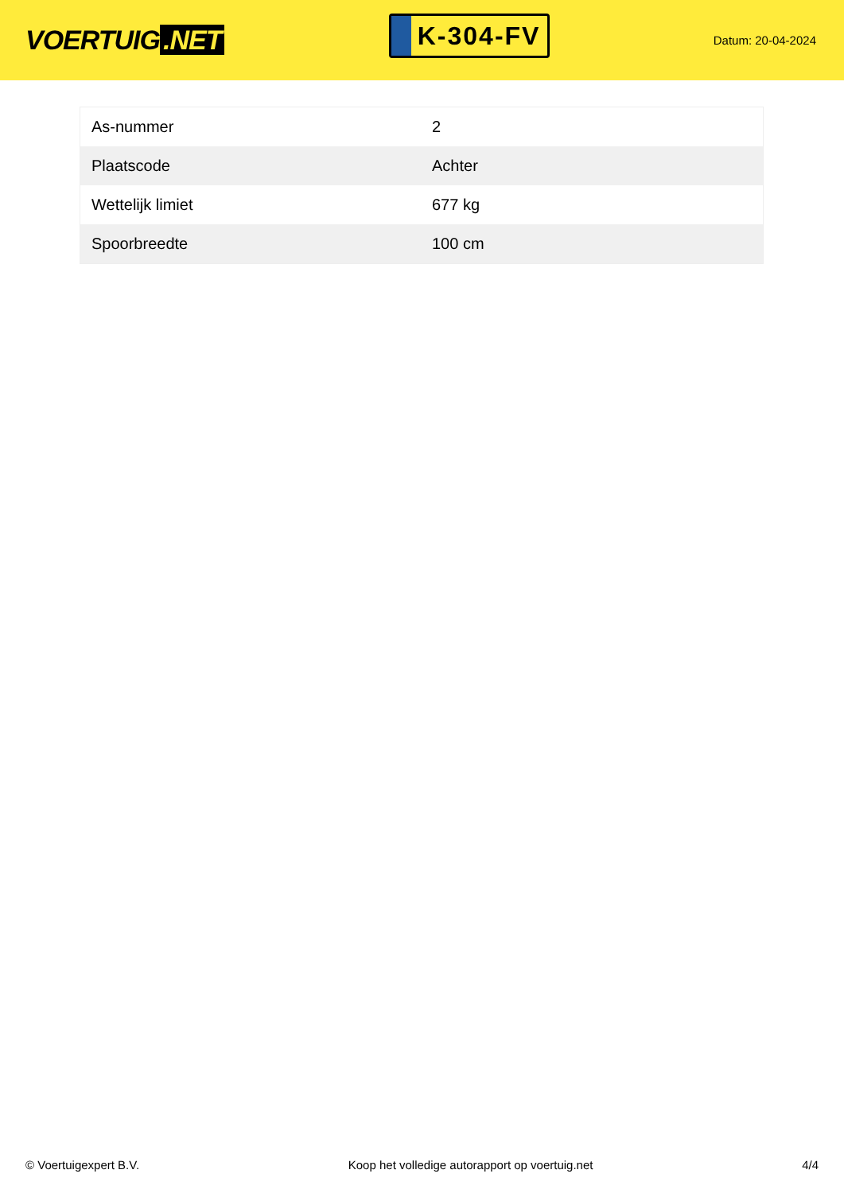VOERTUIG.NET
K-304-FV
Datum: 20-04-2024
| As-nummer | 2 |
| Plaatscode | Achter |
| Wettelijk limiet | 677 kg |
| Spoorbreedte | 100 cm |
© Voertuigexpert B.V. Koop het volledige autorapport op voertuig.net 4/4